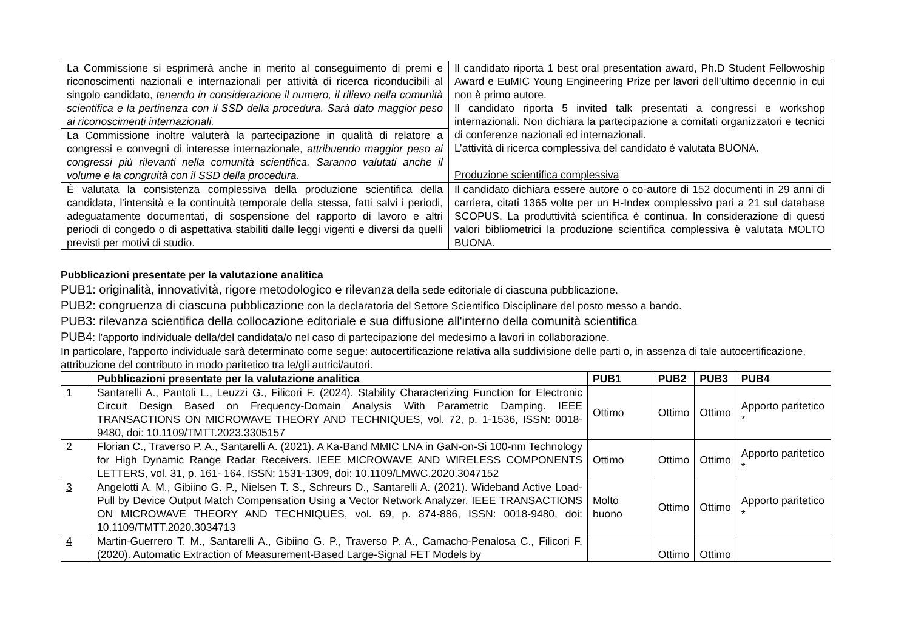| La Commissione si esprimerà anche in merito al conseguimento di premi e riconoscimenti nazionali e internazionali per attività di ricerca riconducibili al singolo candidato, tenendo in considerazione il numero, il rilievo nella comunità scientifica e la pertinenza con il SSD della procedura. Sarà dato maggior peso ai riconoscimenti internazionali. | Il candidato riporta 1 best oral presentation award, Ph.D Student Fellowoship Award e EuMIC Young Engineering Prize per lavori dell’ultimo decennio in cui non è primo autore. Il candidato riporta 5 invited talk presentati a congressi e workshop internazionali. Non dichiara la partecipazione a comitati organizzatori e tecnici di conferenze nazionali ed internazionali. L’attività di ricerca complessiva del candidato è valutata BUONA. Produzione scientifica complessiva |
| La Commissione inoltre valuterà la partecipazione in qualità di relatore a congressi e convegni di interesse internazionale, attribuendo maggior peso ai congressi più rilevanti nella comunità scientifica. Saranno valutati anche il volume e la congruità con il SSD della procedura. | |
| È valutata la consistenza complessiva della produzione scientifica della candidata, l'intensità e la continuità temporale della stessa, fatti salvi i periodi, adeguatamente documentati, di sospensione del rapporto di lavoro e altri periodi di congedo o di aspettativa stabiliti dalle leggi vigenti e diversi da quelli previsti per motivi di studio. | Il candidato dichiara essere autore o co-autore di 152 documenti in 29 anni di carriera, citati 1365 volte per un H-Index complessivo pari a 21 sul database SCOPUS. La produttività scientifica è continua. In considerazione di questi valori bibliometrici la produzione scientifica complessiva è valutata MOLTO BUONA. |
Pubblicazioni presentate per la valutazione analitica
PUB1: originalità, innovatività, rigore metodologico e rilevanza della sede editoriale di ciascuna pubblicazione.
PUB2: congruenza di ciascuna pubblicazione con la declaratoria del Settore Scientifico Disciplinare del posto messo a bando.
PUB3: rilevanza scientifica della collocazione editoriale e sua diffusione all'interno della comunità scientifica
PUB4: l'apporto individuale della/del candidata/o nel caso di partecipazione del medesimo a lavori in collaborazione.
In particolare, l'apporto individuale sarà determinato come segue: autocertificazione relativa alla suddivisione delle parti o, in assenza di tale autocertificazione, attribuzione del contributo in modo paritetico tra le/gli autrici/autori.
| | Pubblicazioni presentate per la valutazione analitica | PUB1 | PUB2 | PUB3 | PUB4 |
| --- | --- | --- | --- | --- | --- |
| 1 | Santarelli A., Pantoli L., Leuzzi G., Filicori F. (2024). Stability Characterizing Function for Electronic Circuit Design Based on Frequency-Domain Analysis With Parametric Damping. IEEE TRANSACTIONS ON MICROWAVE THEORY AND TECHNIQUES, vol. 72, p. 1-1536, ISSN: 0018-9480, doi: 10.1109/TMTT.2023.3305157 | Ottimo | Ottimo | Ottimo | Apporto paritetico * |
| 2 | Florian C., Traverso P. A., Santarelli A. (2021). A Ka-Band MMIC LNA in GaN-on-Si 100-nm Technology for High Dynamic Range Radar Receivers. IEEE MICROWAVE AND WIRELESS COMPONENTS LETTERS, vol. 31, p. 161- 164, ISSN: 1531-1309, doi: 10.1109/LMWC.2020.3047152 | Ottimo | Ottimo | Ottimo | Apporto paritetico * |
| 3 | Angelotti A. M., Gibiino G. P., Nielsen T. S., Schreurs D., Santarelli A. (2021). Wideband Active Load-Pull by Device Output Match Compensation Using a Vector Network Analyzer. IEEE TRANSACTIONS ON MICROWAVE THEORY AND TECHNIQUES, vol. 69, p. 874-886, ISSN: 0018-9480, doi: 10.1109/TMTT.2020.3034713 | Molto buono | Ottimo | Ottimo | Apporto paritetico * |
| 4 | Martin-Guerrero T. M., Santarelli A., Gibiino G. P., Traverso P. A., Camacho-Penalosa C., Filicori F. (2020). Automatic Extraction of Measurement-Based Large-Signal FET Models by | | Ottimo | Ottimo | |